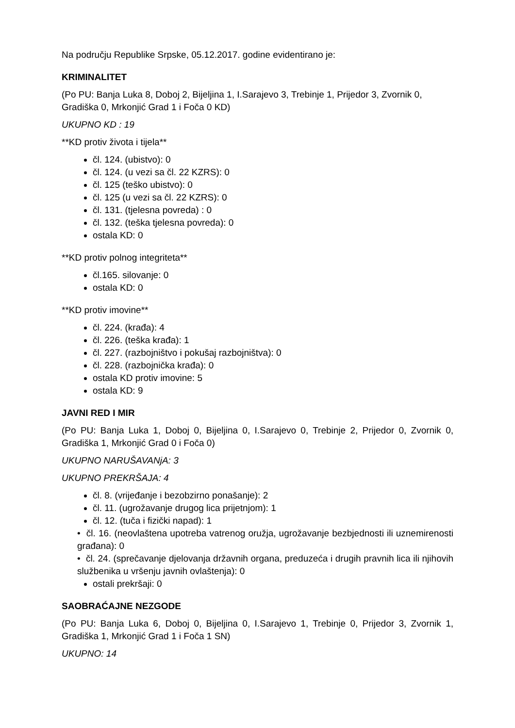Na području Republike Srpske, 05.12.2017. godine evidentirano je:
KRIMINALITET
(Po PU: Banja Luka 8, Doboj 2, Bijeljina 1, I.Sarajevo 3, Trebinje 1, Prijedor 3, Zvornik 0, Gradiška 0, Mrkonjić Grad 1 i Foča 0 KD)
UKUPNO KD : 19
**KD protiv života i tijela**
čl. 124. (ubistvo): 0
čl. 124. (u vezi sa čl. 22 KZRS): 0
čl. 125 (teško ubistvo): 0
čl. 125 (u vezi sa čl. 22 KZRS): 0
čl. 131. (tjelesna povreda) : 0
čl. 132. (teška tjelesna povreda): 0
ostala KD: 0
**KD protiv polnog integriteta**
čl.165. silovanje: 0
ostala KD: 0
**KD protiv imovine**
čl. 224. (krađa): 4
čl. 226. (teška krađa): 1
čl. 227. (razbojništvo i pokušaj razbojništva): 0
čl. 228. (razbojnička krađa): 0
ostala KD protiv imovine: 5
ostala KD: 9
JAVNI RED I MIR
(Po PU: Banja Luka 1, Doboj 0, Bijeljina 0, I.Sarajevo 0, Trebinje 2, Prijedor 0, Zvornik 0, Gradiška 1, Mrkonjić Grad 0 i Foča 0)
UKUPNO NARUŠAVANjA: 3
UKUPNO PREKRŠAJA: 4
čl. 8. (vrijeđanje i bezobzirno ponašanje): 2
čl. 11. (ugrožavanje drugog lica prijetnjom): 1
čl. 12. (tuča i fizički napad): 1
• čl. 16. (neovlaštena upotreba vatrenog oružja, ugrožavanje bezbjednosti ili uznemirenosti građana): 0
• čl. 24. (sprečavanje djelovanja državnih organa, preduzeća i drugih pravnih lica ili njihovih službenika u vršenju javnih ovlaštenja): 0
ostali prekršaji: 0
SAOBRAĆAJNE NEZGODE
(Po PU: Banja Luka 6, Doboj 0, Bijeljina 0, I.Sarajevo 1, Trebinje 0, Prijedor 3, Zvornik 1, Gradiška 1, Mrkonjić Grad 1 i Foča 1 SN)
UKUPNO: 14